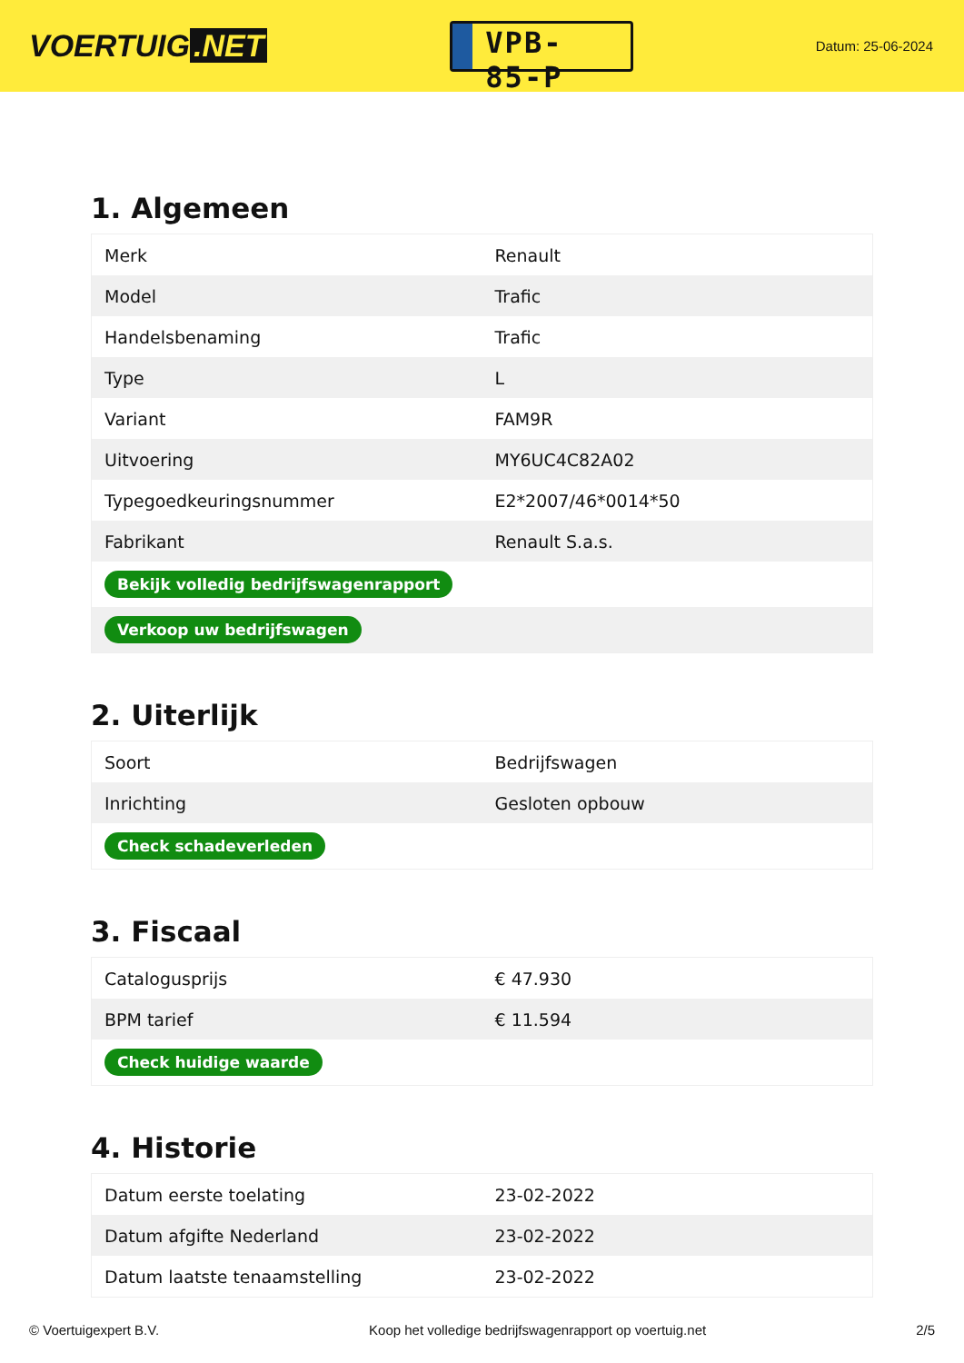VOERTUIG.NET
VPB-85-P
Datum: 25-06-2024
1. Algemeen
| Merk | Renault |
| Model | Trafic |
| Handelsbenaming | Trafic |
| Type | L |
| Variant | FAM9R |
| Uitvoering | MY6UC4C82A02 |
| Typegoedkeuringsnummer | E2*2007/46*0014*50 |
| Fabrikant | Renault S.a.s. |
| Bekijk volledig bedrijfswagenrapport | |
| Verkoop uw bedrijfswagen | |
2. Uiterlijk
| Soort | Bedrijfswagen |
| Inrichting | Gesloten opbouw |
| Check schadeverleden | |
3. Fiscaal
| Catalogusprijs | € 47.930 |
| BPM tarief | € 11.594 |
| Check huidige waarde | |
4. Historie
| Datum eerste toelating | 23-02-2022 |
| Datum afgifte Nederland | 23-02-2022 |
| Datum laatste tenaamstelling | 23-02-2022 |
© Voertuigexpert B.V. Koop het volledige bedrijfswagenrapport op voertuig.net 2/5